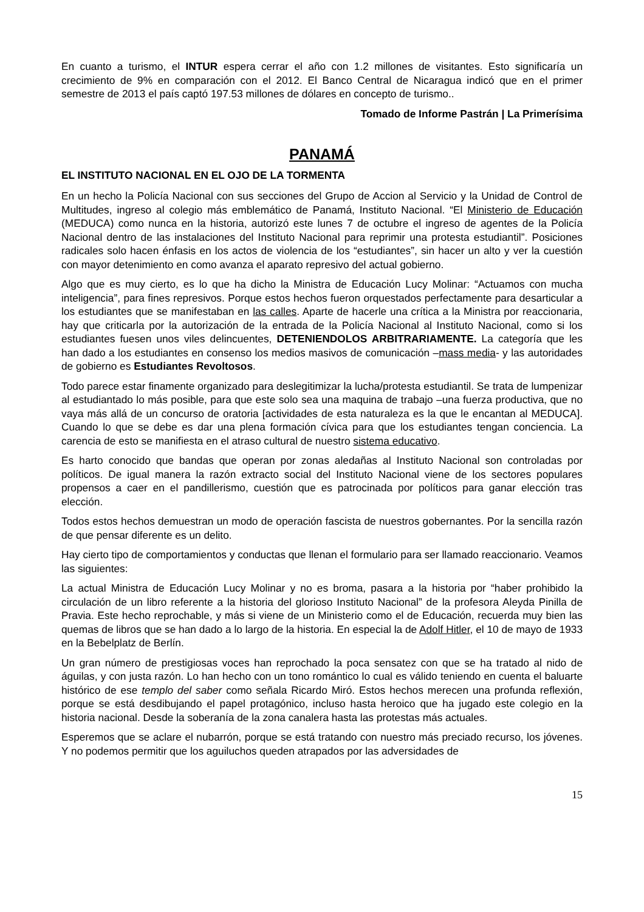En cuanto a turismo, el INTUR espera cerrar el año con 1.2 millones de visitantes. Esto significaría un crecimiento de 9% en comparación con el 2012. El Banco Central de Nicaragua indicó que en el primer semestre de 2013 el país captó 197.53 millones de dólares en concepto de turismo..
Tomado de Informe Pastrán | La Primerísima
PANAMÁ
EL INSTITUTO NACIONAL EN EL OJO DE LA TORMENTA
En un hecho la Policía Nacional con sus secciones del Grupo de Accion al Servicio y la Unidad de Control de Multitudes, ingreso al colegio más emblemático de Panamá, Instituto Nacional. “El Ministerio de Educación (MEDUCA) como nunca en la historia, autorizó este lunes 7 de octubre el ingreso de agentes de la Policía Nacional dentro de las instalaciones del Instituto Nacional para reprimir una protesta estudiantil”. Posiciones radicales solo hacen énfasis en los actos de violencia de los “estudiantes”, sin hacer un alto y ver la cuestión con mayor detenimiento en como avanza el aparato represivo del actual gobierno.
Algo que es muy cierto, es lo que ha dicho la Ministra de Educación Lucy Molinar: “Actuamos con mucha inteligencia”, para fines represivos. Porque estos hechos fueron orquestados perfectamente para desarticular a los estudiantes que se manifestaban en las calles. Aparte de hacerle una crítica a la Ministra por reaccionaria, hay que criticarla por la autorización de la entrada de la Policía Nacional al Instituto Nacional, como si los estudiantes fuesen unos viles delincuentes, DETENIENDOLOS ARBITRARIAMENTE. La categoría que les han dado a los estudiantes en consenso los medios masivos de comunicación –mass media- y las autoridades de gobierno es Estudiantes Revoltosos.
Todo parece estar finamente organizado para deslegitimizar la lucha/protesta estudiantil. Se trata de lumpenizar al estudiantado lo más posible, para que este solo sea una maquina de trabajo –una fuerza productiva, que no vaya más allá de un concurso de oratoria [actividades de esta naturaleza es la que le encantan al MEDUCA]. Cuando lo que se debe es dar una plena formación cívica para que los estudiantes tengan conciencia. La carencia de esto se manifiesta en el atraso cultural de nuestro sistema educativo.
Es harto conocido que bandas que operan por zonas aledañas al Instituto Nacional son controladas por políticos. De igual manera la razón extracto social del Instituto Nacional viene de los sectores populares propensos a caer en el pandillerismo, cuestión que es patrocinada por políticos para ganar elección tras elección.
Todos estos hechos demuestran un modo de operación fascista de nuestros gobernantes. Por la sencilla razón de que pensar diferente es un delito.
Hay cierto tipo de comportamientos y conductas que llenan el formulario para ser llamado reaccionario. Veamos las siguientes:
La actual Ministra de Educación Lucy Molinar y no es broma, pasara a la historia por “haber prohibido la circulación de un libro referente a la historia del glorioso Instituto Nacional” de la profesora Aleyda Pinilla de Pravia. Este hecho reprochable, y más si viene de un Ministerio como el de Educación, recuerda muy bien las quemas de libros que se han dado a lo largo de la historia. En especial la de Adolf Hitler, el 10 de mayo de 1933 en la Bebelplatz de Berlín.
Un gran número de prestigiosas voces han reprochado la poca sensatez con que se ha tratado al nido de águilas, y con justa razón. Lo han hecho con un tono romántico lo cual es válido teniendo en cuenta el baluarte histórico de ese templo del saber como señala Ricardo Miró. Estos hechos merecen una profunda reflexión, porque se está desdibujando el papel protagónico, incluso hasta heroico que ha jugado este colegio en la historia nacional. Desde la soberanía de la zona canalera hasta las protestas más actuales.
Esperemos que se aclare el nubarrón, porque se está tratando con nuestro más preciado recurso, los jóvenes. Y no podemos permitir que los aguiluchos queden atrapados por las adversidades de
15